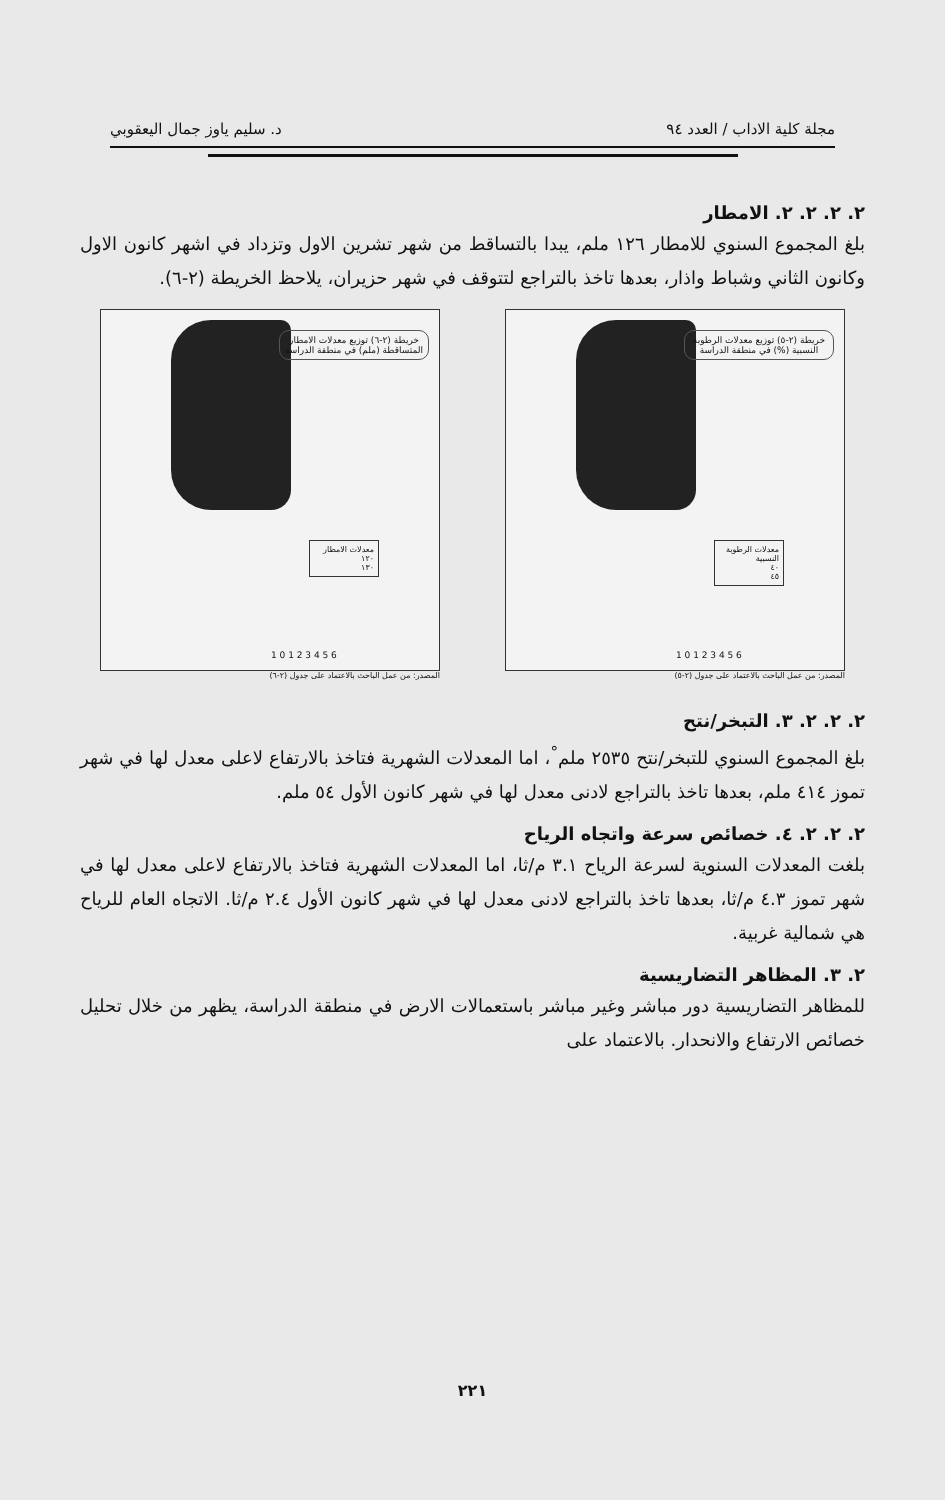مجلة كلية الاداب / العدد ٩٤ د. سليم ياوز جمال اليعقوبي
٢. ٢. ٢. ٢. الامطار
بلغ المجموع السنوي للامطار ١٢٦ ملم، يبدا بالتساقط من شهر تشرين الاول وتزداد في اشهر كانون الاول وكانون الثاني وشباط واذار، بعدها تاخذ بالتراجع لتتوقف في شهر حزيران، يلاحظ الخريطة (٢-٦).
خريطة (٢-٦) توزيع معدلات الامطار المتساقطة (ملم) في منطقة الدراسة
معدلات الامطار
١٢٠
١٣٠
1 0 1 2 3 4 5 6
المصدر: من عمل الباحث بالاعتماد على جدول (٢-٦)
خريطة (٢-٥) توزيع معدلات الرطوبة النسبية (%) في منطقة الدراسة
معدلات الرطوبة النسبية
٤٠
٤٥
1 0 1 2 3 4 5 6
المصدر: من عمل الباحث بالاعتماد على جدول (٢-٥)
٢. ٢. ٢. ٣. التبخر/نتح
بلغ المجموع السنوي للتبخر/نتح ٢٥٣٥ ملم<sup>°</sup>، اما المعدلات الشهرية فتاخذ بالارتفاع لاعلى معدل لها في شهر تموز ٤١٤ ملم، بعدها تاخذ بالتراجع لادنى معدل لها في شهر كانون الأول ٥٤ ملم.
٢. ٢. ٢. ٤. خصائص سرعة واتجاه الرياح
بلغت المعدلات السنوية لسرعة الرياح ٣.١ م/ثا، اما المعدلات الشهرية فتاخذ بالارتفاع لاعلى معدل لها في شهر تموز ٤.٣ م/ثا، بعدها تاخذ بالتراجع لادنى معدل لها في شهر كانون الأول ٢.٤ م/ثا. الاتجاه العام للرياح هي شمالية غربية.
٢. ٣. المظاهر التضاريسية
للمظاهر التضاريسية دور مباشر وغير مباشر باستعمالات الارض في منطقة الدراسة، يظهر من خلال تحليل خصائص الارتفاع والانحدار. بالاعتماد على
٢٢١